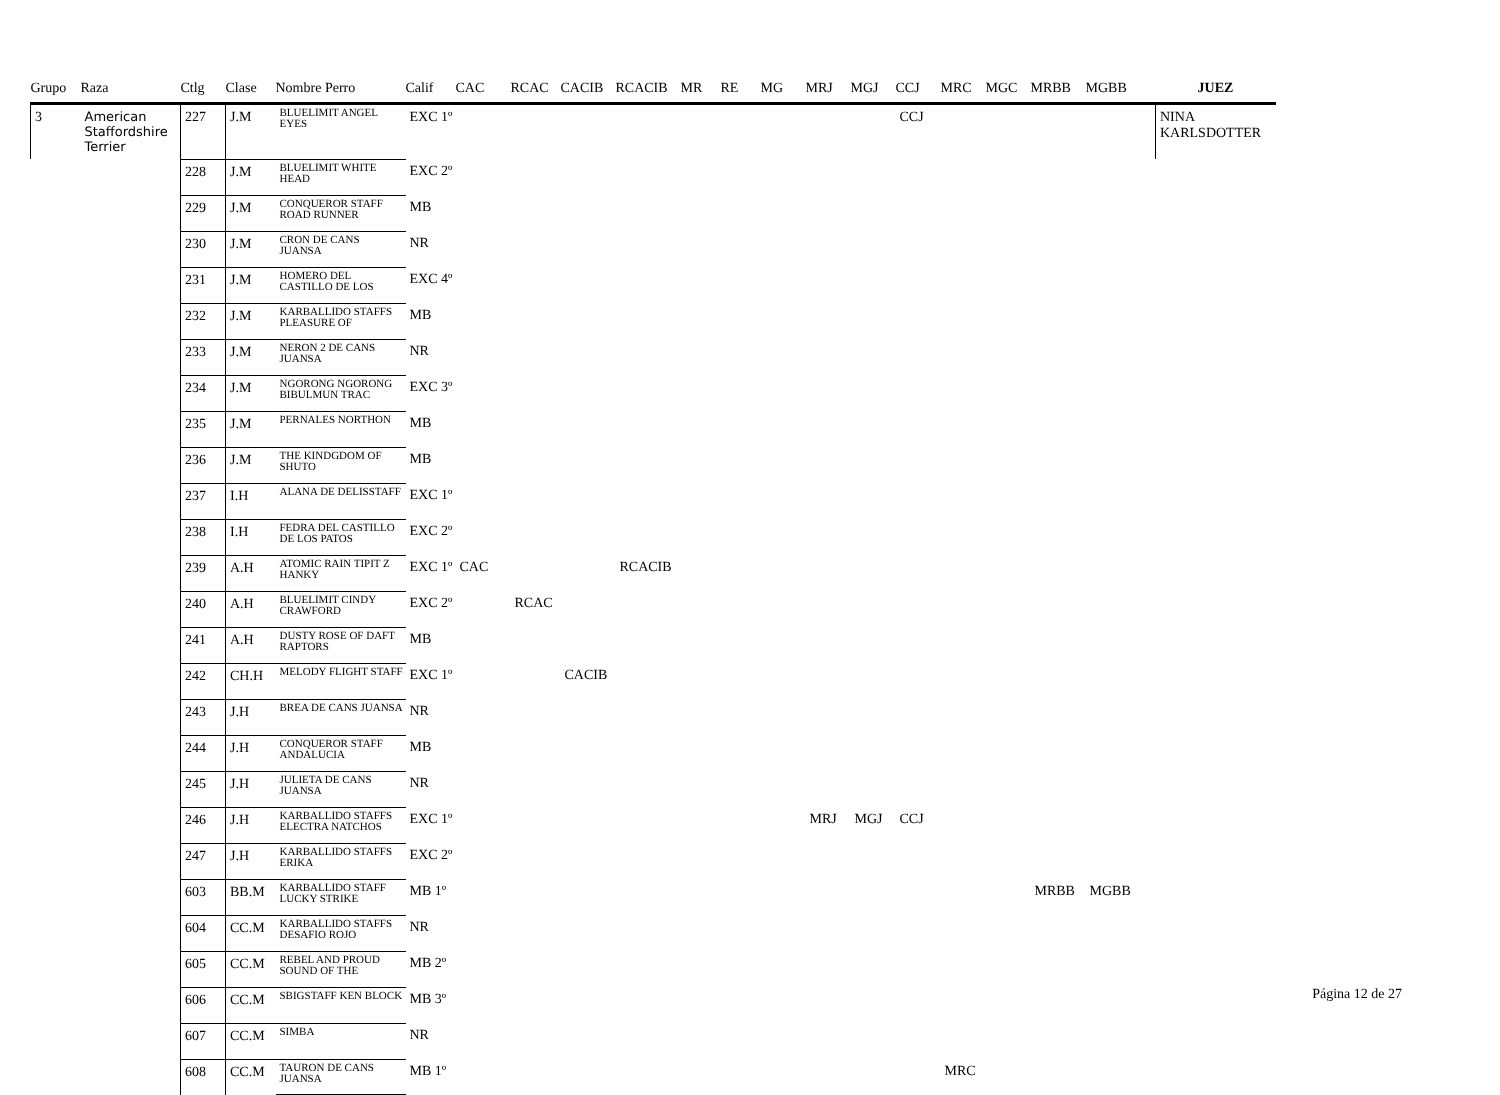| Grupo | Raza | Ctlg | Clase | Nombre Perro | Calif | CAC | RCAC | CACIB | RCACIB | MR | RE | MG | MRJ | MGJ | CCJ | MRC | MGC | MRBB | MGBB | JUEZ |
| --- | --- | --- | --- | --- | --- | --- | --- | --- | --- | --- | --- | --- | --- | --- | --- | --- | --- | --- | --- | --- |
| 3 | American Staffordshire Terrier | 227 | J.M | BLUELIMIT ANGEL EYES | EXC 1º | | | | | | | | | | CCJ | | | | | NINA KARLSDOTTER |
| | | 228 | J.M | BLUELIMIT WHITE HEAD | EXC 2º | | | | | | | | | | | | | | | |
| | | 229 | J.M | CONQUEROR STAFF ROAD RUNNER | MB | | | | | | | | | | | | | | | |
| | | 230 | J.M | CRON DE CANS JUANSA | NR | | | | | | | | | | | | | | | |
| | | 231 | J.M | HOMERO DEL CASTILLO DE LOS | EXC 4º | | | | | | | | | | | | | | | |
| | | 232 | J.M | KARBALLIDO STAFFS PLEASURE OF | MB | | | | | | | | | | | | | | | |
| | | 233 | J.M | NERON 2 DE CANS JUANSA | NR | | | | | | | | | | | | | | | |
| | | 234 | J.M | NGORONG NGORONG BIBULMUN TRAC | EXC 3º | | | | | | | | | | | | | | | |
| | | 235 | J.M | PERNALES NORTHON | MB | | | | | | | | | | | | | | | |
| | | 236 | J.M | THE KINDGDOM OF SHUTO | MB | | | | | | | | | | | | | | | |
| | | 237 | I.H | ALANA DE DELISSTAFF | EXC 1º | | | | | | | | | | | | | | | |
| | | 238 | I.H | FEDRA DEL CASTILLO DE LOS PATOS | EXC 2º | | | | | | | | | | | | | | | |
| | | 239 | A.H | ATOMIC RAIN TIPIT Z HANKY | EXC 1º | CAC | | | RCACIB | | | | | | | | | | | |
| | | 240 | A.H | BLUELIMIT CINDY CRAWFORD | EXC 2º | | RCAC | | | | | | | | | | | | | |
| | | 241 | A.H | DUSTY ROSE OF DAFT RAPTORS | MB | | | | | | | | | | | | | | | |
| | | 242 | CH.H | MELODY FLIGHT STAFF | EXC 1º | | | CACIB | | | | | | | | | | | | |
| | | 243 | J.H | BREA DE CANS JUANSA | NR | | | | | | | | | | | | | | | |
| | | 244 | J.H | CONQUEROR STAFF ANDALUCIA | MB | | | | | | | | | | | | | | | |
| | | 245 | J.H | JULIETA DE CANS JUANSA | NR | | | | | | | | | | | | | | | |
| | | 246 | J.H | KARBALLIDO STAFFS ELECTRA NATCHOS | EXC 1º | | | | | | | | MRJ | MGJ | CCJ | | | | | |
| | | 247 | J.H | KARBALLIDO STAFFS ERIKA | EXC 2º | | | | | | | | | | | | | | | |
| | | 603 | BB.M | KARBALLIDO STAFF LUCKY STRIKE | MB 1º | | | | | | | | | | | | | MRBB | MGBB | |
| | | 604 | CC.M | KARBALLIDO STAFFS DESAFIO ROJO | NR | | | | | | | | | | | | | | | |
| | | 605 | CC.M | REBEL AND PROUD SOUND OF THE | MB 2º | | | | | | | | | | | | | | | |
| | | 606 | CC.M | SBIGSTAFF KEN BLOCK | MB 3º | | | | | | | | | | | | | | | |
| | | 607 | CC.M | SIMBA | NR | | | | | | | | | | | | | | | |
| | | 608 | CC.M | TAURON DE CANS JUANSA | MB 1º | | | | | | | | | | | MRC | | | | |
Página 12 de 27